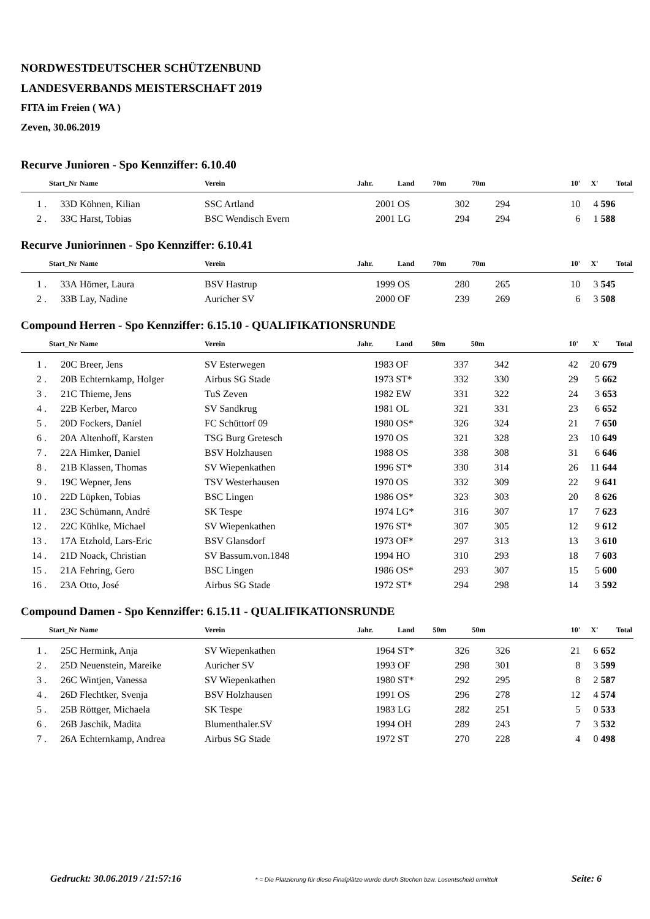NORDWESTDEUTSCHER SCHÜTZENBUND
LANDESVERBANDS MEISTERSCHAFT 2019
FITA im Freien ( WA )
Zeven, 30.06.2019
Recurve Junioren - Spo Kennziffer: 6.10.40
| | Start_Nr | Name | Verein | Jahr. | Land | 70m | 70m | 10' | X' | Total |
| --- | --- | --- | --- | --- | --- | --- | --- | --- | --- | --- |
| 1 . | 33D | Köhnen, Kilian | SSC Artland | 2001 | OS | 302 | 294 | 10 | 4 | 596 |
| 2 . | 33C | Harst, Tobias | BSC Wendisch Evern | 2001 | LG | 294 | 294 | 6 | 1 | 588 |
Recurve Juniorinnen - Spo Kennziffer: 6.10.41
| | Start_Nr | Name | Verein | Jahr. | Land | 70m | 70m | 10' | X' | Total |
| --- | --- | --- | --- | --- | --- | --- | --- | --- | --- | --- |
| 1 . | 33A | Hömer, Laura | BSV Hastrup | 1999 | OS | 280 | 265 | 10 | 3 | 545 |
| 2 . | 33B | Lay, Nadine | Auricher SV | 2000 | OF | 239 | 269 | 6 | 3 | 508 |
Compound Herren - Spo Kennziffer: 6.15.10 - QUALIFIKATIONSRUNDE
| | Start_Nr | Name | Verein | Jahr. | Land | 50m | 50m | 10' | X' | Total |
| --- | --- | --- | --- | --- | --- | --- | --- | --- | --- | --- |
| 1 . | 20C | Breer, Jens | SV Esterwegen | 1983 | OF | 337 | 342 | 42 | 20 | 679 |
| 2 . | 20B | Echternkamp, Holger | Airbus SG Stade | 1973 | ST* | 332 | 330 | 29 | 5 | 662 |
| 3 . | 21C | Thieme, Jens | TuS Zeven | 1982 | EW | 331 | 322 | 24 | 3 | 653 |
| 4 . | 22B | Kerber, Marco | SV Sandkrug | 1981 | OL | 321 | 331 | 23 | 6 | 652 |
| 5 . | 20D | Fockers, Daniel | FC Schüttorf 09 | 1980 | OS* | 326 | 324 | 21 | 7 | 650 |
| 6 . | 20A | Altenhoff, Karsten | TSG Burg Gretesch | 1970 | OS | 321 | 328 | 23 | 10 | 649 |
| 7 . | 22A | Himker, Daniel | BSV Holzhausen | 1988 | OS | 338 | 308 | 31 | 6 | 646 |
| 8 . | 21B | Klassen, Thomas | SV Wiepenkathen | 1996 | ST* | 330 | 314 | 26 | 11 | 644 |
| 9 . | 19C | Wepner, Jens | TSV Westerhausen | 1970 | OS | 332 | 309 | 22 | 9 | 641 |
| 10 . | 22D | Lüpken, Tobias | BSC Lingen | 1986 | OS* | 323 | 303 | 20 | 8 | 626 |
| 11 . | 23C | Schümann, André | SK Tespe | 1974 | LG* | 316 | 307 | 17 | 7 | 623 |
| 12 . | 22C | Kühlke, Michael | SV Wiepenkathen | 1976 | ST* | 307 | 305 | 12 | 9 | 612 |
| 13 . | 17A | Etzhold, Lars-Eric | BSV Glansdorf | 1973 | OF* | 297 | 313 | 13 | 3 | 610 |
| 14 . | 21D | Noack, Christian | SV Bassum.von.1848 | 1994 | HO | 310 | 293 | 18 | 7 | 603 |
| 15 . | 21A | Fehring, Gero | BSC Lingen | 1986 | OS* | 293 | 307 | 15 | 5 | 600 |
| 16 . | 23A | Otto, José | Airbus SG Stade | 1972 | ST* | 294 | 298 | 14 | 3 | 592 |
Compound Damen - Spo Kennziffer: 6.15.11 - QUALIFIKATIONSRUNDE
| | Start_Nr | Name | Verein | Jahr. | Land | 50m | 50m | 10' | X' | Total |
| --- | --- | --- | --- | --- | --- | --- | --- | --- | --- | --- |
| 1 . | 25C | Hermink, Anja | SV Wiepenkathen | 1964 | ST* | 326 | 326 | 21 | 6 | 652 |
| 2 . | 25D | Neuenstein, Mareike | Auricher SV | 1993 | OF | 298 | 301 | 8 | 3 | 599 |
| 3 . | 26C | Wintjen, Vanessa | SV Wiepenkathen | 1980 | ST* | 292 | 295 | 8 | 2 | 587 |
| 4 . | 26D | Flechtker, Svenja | BSV Holzhausen | 1991 | OS | 296 | 278 | 12 | 4 | 574 |
| 5 . | 25B | Röttger, Michaela | SK Tespe | 1983 | LG | 282 | 251 | 5 | 0 | 533 |
| 6 . | 26B | Jaschik, Madita | Blumenthaler.SV | 1994 | OH | 289 | 243 | 7 | 3 | 532 |
| 7 . | 26A | Echternkamp, Andrea | Airbus SG Stade | 1972 | ST | 270 | 228 | 4 | 0 | 498 |
Gedruckt: 30.06.2019 / 21:57:16 * = Die Platzierung für diese Finalplätze wurde durch Stechen bzw. Losentscheid ermittelt Seite: 6